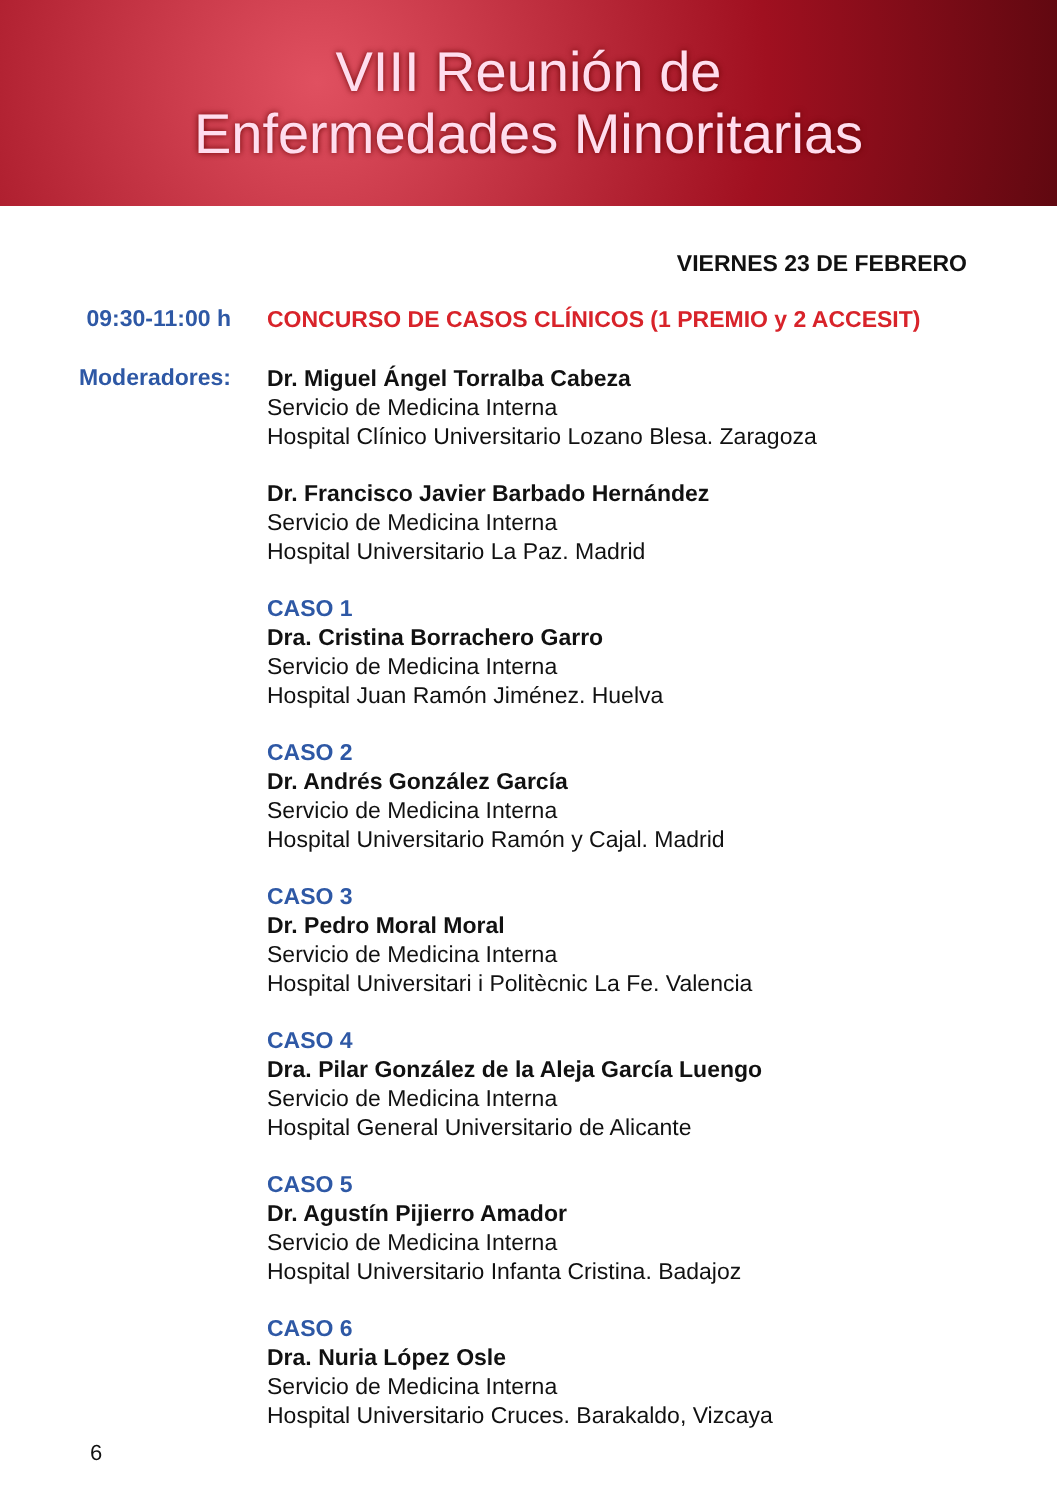VIII Reunión de
Enfermedades Minoritarias
VIERNES 23 DE FEBRERO
09:30-11:00 h
CONCURSO DE CASOS CLÍNICOS (1 PREMIO y 2 ACCESIT)
Moderadores:
Dr. Miguel Ángel Torralba Cabeza
Servicio de Medicina Interna
Hospital Clínico Universitario Lozano Blesa. Zaragoza
Dr. Francisco Javier Barbado Hernández
Servicio de Medicina Interna
Hospital Universitario La Paz. Madrid
CASO 1
Dra. Cristina Borrachero Garro
Servicio de Medicina Interna
Hospital Juan Ramón Jiménez. Huelva
CASO 2
Dr. Andrés González García
Servicio de Medicina Interna
Hospital Universitario Ramón y Cajal. Madrid
CASO 3
Dr. Pedro Moral Moral
Servicio de Medicina Interna
Hospital Universitari i Politècnic La Fe. Valencia
CASO 4
Dra. Pilar González de la Aleja García Luengo
Servicio de Medicina Interna
Hospital General Universitario de Alicante
CASO 5
Dr. Agustín Pijierro Amador
Servicio de Medicina Interna
Hospital Universitario Infanta Cristina. Badajoz
CASO 6
Dra. Nuria López Osle
Servicio de Medicina Interna
Hospital Universitario Cruces. Barakaldo, Vizcaya
6